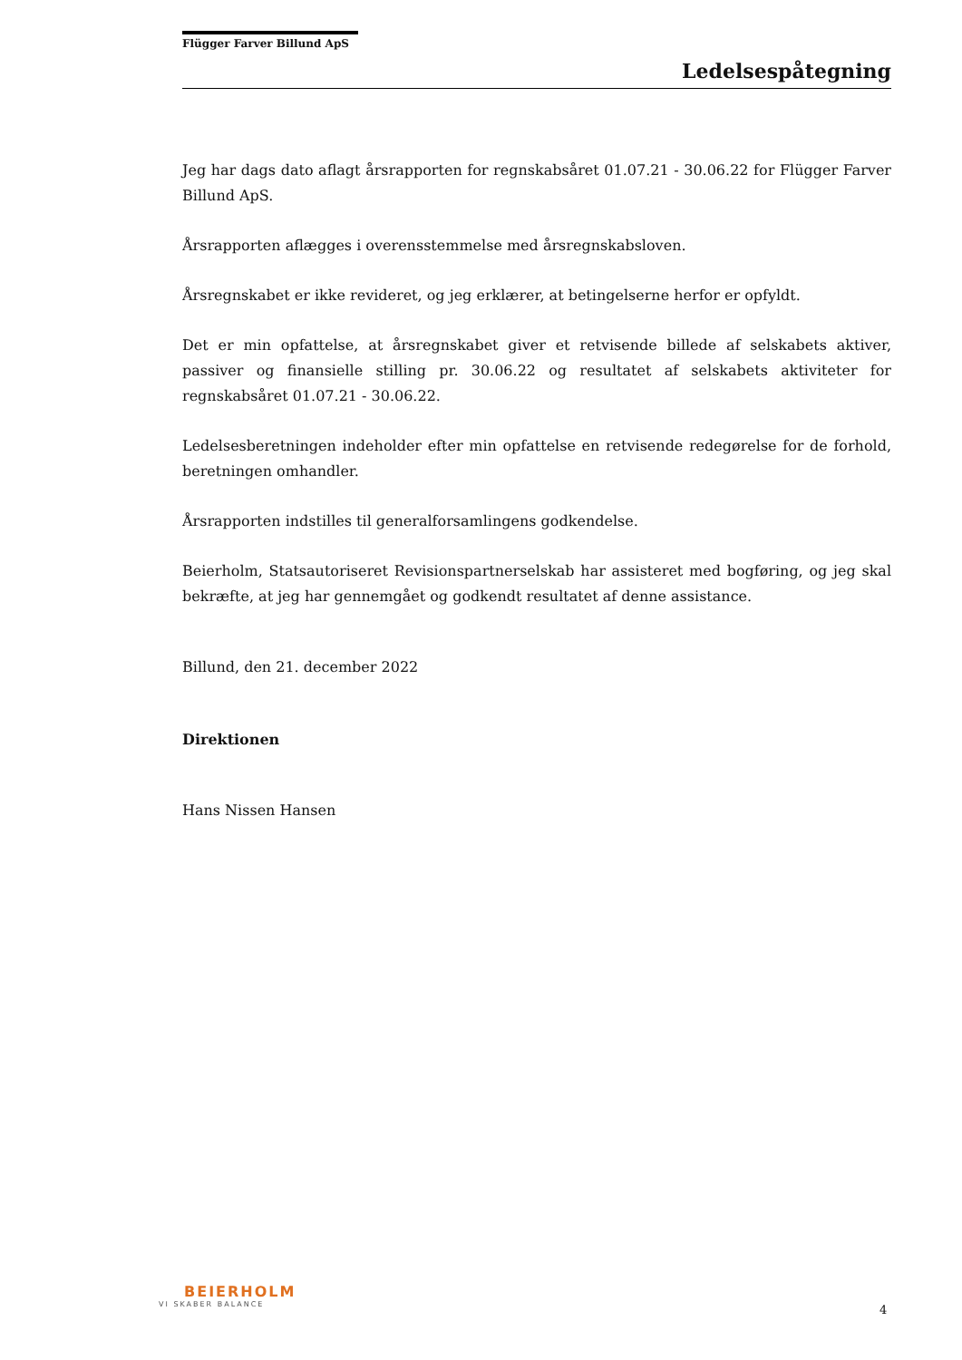Flügger Farver Billund ApS
Ledelsespåtegning
Jeg har dags dato aflagt årsrapporten for regnskabsåret 01.07.21 - 30.06.22 for Flügger Farver Billund ApS.
Årsrapporten aflægges i overensstemmelse med årsregnskabsloven.
Årsregnskabet er ikke revideret, og jeg erklærer, at betingelserne herfor er opfyldt.
Det er min opfattelse, at årsregnskabet giver et retvisende billede af selskabets aktiver, passiver og finansielle stilling pr. 30.06.22 og resultatet af selskabets aktiviteter for regnskabsåret 01.07.21 - 30.06.22.
Ledelsesberetningen indeholder efter min opfattelse en retvisende redegørelse for de forhold, beretningen omhandler.
Årsrapporten indstilles til generalforsamlingens godkendelse.
Beierholm, Statsautoriseret Revisionspartnerselskab har assisteret med bogføring, og jeg skal bekræfte, at jeg har gennemgået og godkendt resultatet af denne assistance.
Billund, den 21. december 2022
Direktionen
Hans Nissen Hansen
BEIERHOLM
VI SKABER BALANCE
4